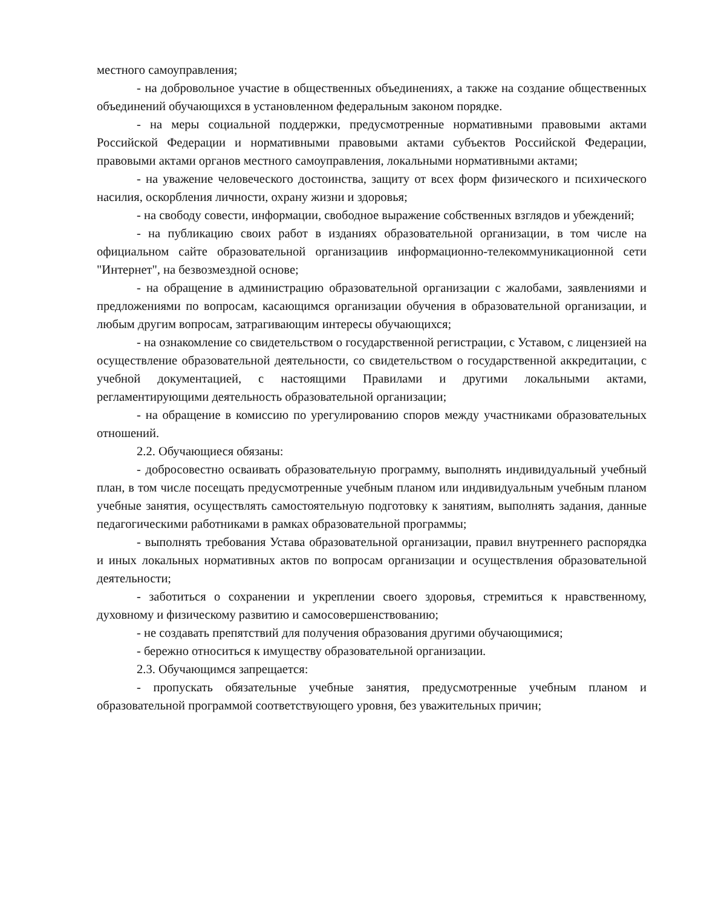местного самоуправления;
- на добровольное участие в общественных объединениях, а также на создание общественных объединений обучающихся в установленном федеральным законом порядке.
- на меры социальной поддержки, предусмотренные нормативными правовыми актами Российской Федерации и нормативными правовыми актами субъектов Российской Федерации, правовыми актами органов местного самоуправления, локальными нормативными актами;
- на уважение человеческого достоинства, защиту от всех форм физического и психического насилия, оскорбления личности, охрану жизни и здоровья;
- на свободу совести, информации, свободное выражение собственных взглядов и убеждений;
- на публикацию своих работ в изданиях образовательной организации, в том числе на официальном сайте образовательной организациив информационно-телекоммуникационной сети "Интернет", на безвозмездной основе;
- на обращение в администрацию образовательной организации с жалобами, заявлениями и предложениями по вопросам, касающимся организации обучения в образовательной организации, и любым другим вопросам, затрагивающим интересы обучающихся;
- на ознакомление со свидетельством о государственной регистрации, с Уставом, с лицензией на осуществление образовательной деятельности, со свидетельством о государственной аккредитации, с учебной документацией, с настоящими Правилами и другими локальными актами, регламентирующими деятельность образовательной организации;
- на обращение в комиссию по урегулированию споров между участниками образовательных отношений.
2.2. Обучающиеся обязаны:
- добросовестно осваивать образовательную программу, выполнять индивидуальный учебный план, в том числе посещать предусмотренные учебным планом или индивидуальным учебным планом учебные занятия, осуществлять самостоятельную подготовку к занятиям, выполнять задания, данные педагогическими работниками в рамках образовательной программы;
- выполнять требования Устава образовательной организации, правил внутреннего распорядка и иных локальных нормативных актов по вопросам организации и осуществления образовательной деятельности;
- заботиться о сохранении и укреплении своего здоровья, стремиться к нравственному, духовному и физическому развитию и самосовершенствованию;
- не создавать препятствий для получения образования другими обучающимися;
- бережно относиться к имуществу образовательной организации.
2.3. Обучающимся запрещается:
- пропускать обязательные учебные занятия, предусмотренные учебным планом и образовательной программой соответствующего уровня, без уважительных причин;